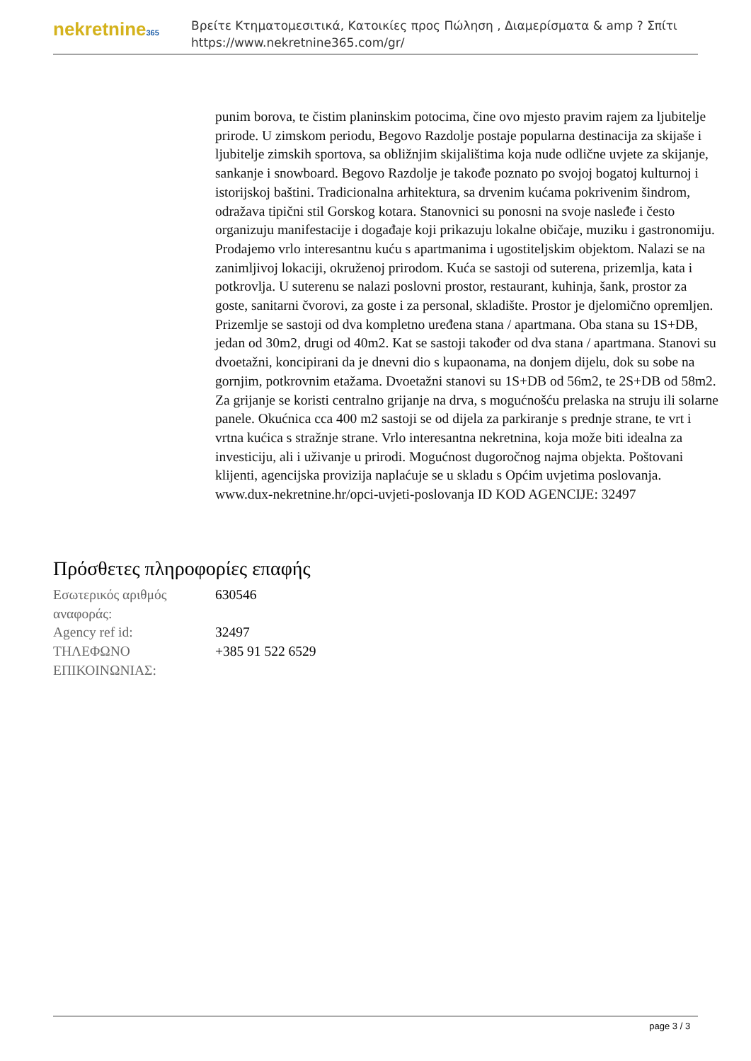nekretnine365
Βρείτε Κτηματομεσιτικά, Κατοικίες προς Πώληση , Διαμερίσματα & amp ? Σπίτι
https://www.nekretnine365.com/gr/
punim borova, te čistim planinskim potocima, čine ovo mjesto pravim rajem za ljubitelje prirode. U zimskom periodu, Begovo Razdolje postaje popularna destinacija za skijaše i ljubitelje zimskih sportova, sa obližnjim skijalištima koja nude odlične uvjete za skijanje, sankanje i snowboard. Begovo Razdolje je takođe poznato po svojoj bogatoj kulturnoj i istorijskoj baštini. Tradicionalna arhitektura, sa drvenim kućama pokrivenim šindrom, odražava tipični stil Gorskog kotara. Stanovnici su ponosni na svoje nasleđe i često organizuju manifestacije i događaje koji prikazuju lokalne običaje, muziku i gastronomiju. Prodajemo vrlo interesantnu kuću s apartmanima i ugostiteljskim objektom. Nalazi se na zanimljivoj lokaciji, okruženoj prirodom. Kuća se sastoji od suterena, prizemlja, kata i potkrovlja. U suterenu se nalazi poslovni prostor, restaurant, kuhinja, šank, prostor za goste, sanitarni čvorovi, za goste i za personal, skladište. Prostor je djelomično opremljen. Prizemlje se sastoji od dva kompletno uređena stana / apartmana. Oba stana su 1S+DB, jedan od 30m2, drugi od 40m2. Kat se sastoji također od dva stana / apartmana. Stanovi su dvoetažni, koncipirani da je dnevni dio s kupaonama, na donjem dijelu, dok su sobe na gornjim, potkrovnim etažama. Dvoetažni stanovi su 1S+DB od 56m2, te 2S+DB od 58m2. Za grijanje se koristi centralno grijanje na drva, s mogućnošću prelaska na struju ili solarne panele. Okućnica cca 400 m2 sastoji se od dijela za parkiranje s prednje strane, te vrt i vrtna kućica s stražnje strane. Vrlo interesantna nekretnina, koja može biti idealna za investiciju, ali i uživanje u prirodi. Mogućnost dugoročnog najma objekta. Poštovani klijenti, agencijska provizija naplaćuje se u skladu s Općim uvjetima poslovanja. www.dux-nekretnine.hr/opci-uvjeti-poslovanja ID KOD AGENCIJE: 32497
Πρόσθετες πληροφορίες επαφής
| Εσωτερικός αριθμός αναφοράς: | 630546 |
| Agency ref id: | 32497 |
| ΤΗΛΕΦΩΝΟ ΕΠΙΚΟΙΝΩΝΙΑΣ: | +385 91 522 6529 |
page 3 / 3